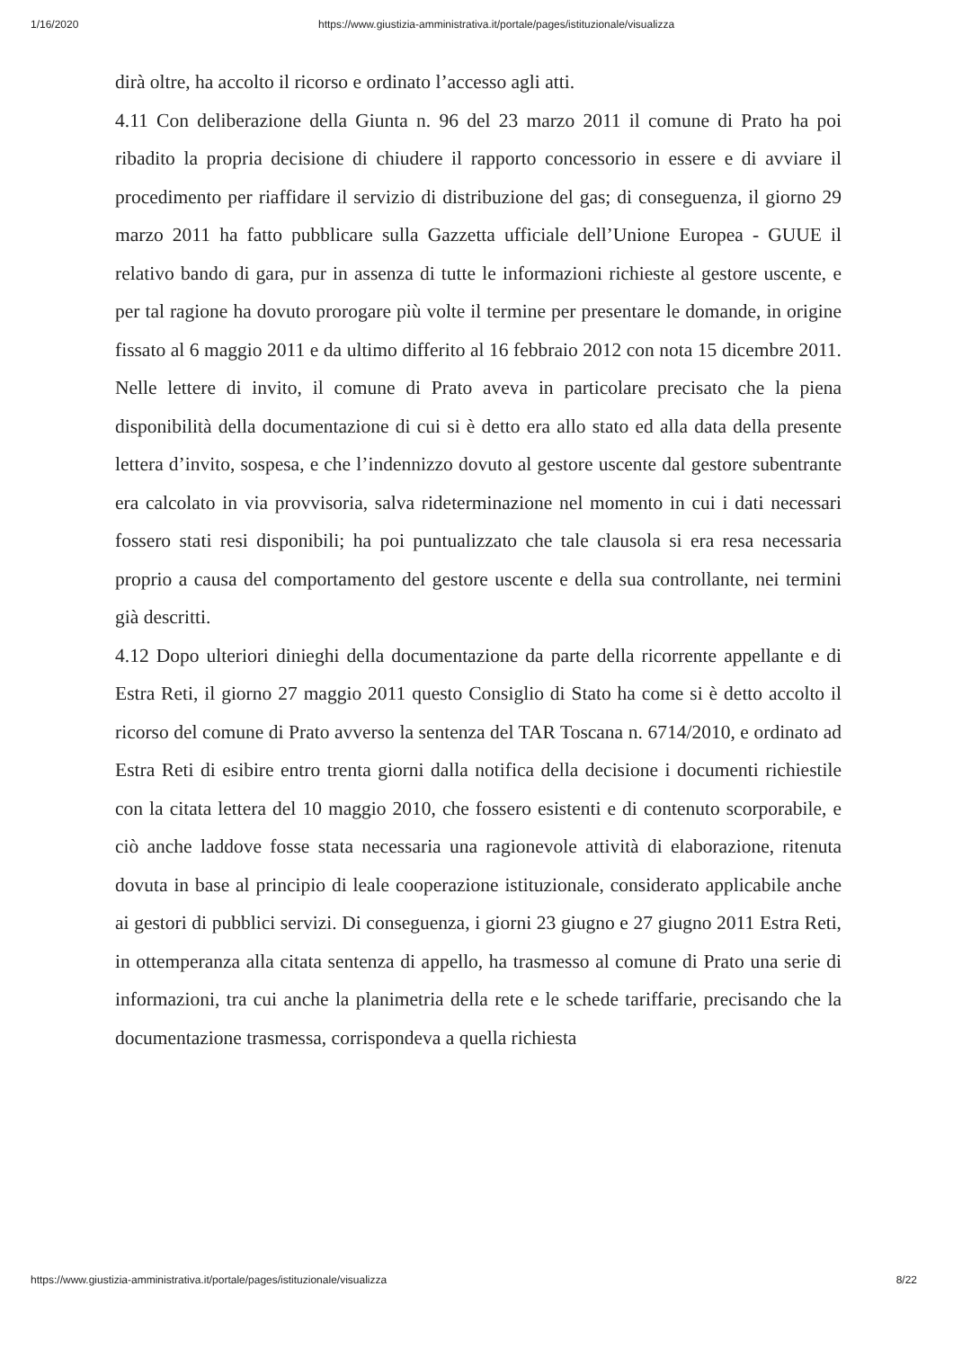1/16/2020 https://www.giustizia-amministrativa.it/portale/pages/istituzionale/visualizza
dirà oltre, ha accolto il ricorso e ordinato l’accesso agli atti.
4.11 Con deliberazione della Giunta n. 96 del 23 marzo 2011 il comune di Prato ha poi ribadito la propria decisione di chiudere il rapporto concessorio in essere e di avviare il procedimento per riaffidare il servizio di distribuzione del gas; di conseguenza, il giorno 29 marzo 2011 ha fatto pubblicare sulla Gazzetta ufficiale dell’Unione Europea - GUUE il relativo bando di gara, pur in assenza di tutte le informazioni richieste al gestore uscente, e per tal ragione ha dovuto prorogare più volte il termine per presentare le domande, in origine fissato al 6 maggio 2011 e da ultimo differito al 16 febbraio 2012 con nota 15 dicembre 2011. Nelle lettere di invito, il comune di Prato aveva in particolare precisato che la piena disponibilità della documentazione di cui si è detto era allo stato ed alla data della presente lettera d’invito, sospesa, e che l’indennizzo dovuto al gestore uscente dal gestore subentrante era calcolato in via provvisoria, salva rideterminazione nel momento in cui i dati necessari fossero stati resi disponibili; ha poi puntualizzato che tale clausola si era resa necessaria proprio a causa del comportamento del gestore uscente e della sua controllante, nei termini già descritti.
4.12 Dopo ulteriori dinieghi della documentazione da parte della ricorrente appellante e di Estra Reti, il giorno 27 maggio 2011 questo Consiglio di Stato ha come si è detto accolto il ricorso del comune di Prato avverso la sentenza del TAR Toscana n. 6714/2010, e ordinato ad Estra Reti di esibire entro trenta giorni dalla notifica della decisione i documenti richiestile con la citata lettera del 10 maggio 2010, che fossero esistenti e di contenuto scorporabile, e ciò anche laddove fosse stata necessaria una ragionevole attività di elaborazione, ritenuta dovuta in base al principio di leale cooperazione istituzionale, considerato applicabile anche ai gestori di pubblici servizi. Di conseguenza, i giorni 23 giugno e 27 giugno 2011 Estra Reti, in ottemperanza alla citata sentenza di appello, ha trasmesso al comune di Prato una serie di informazioni, tra cui anche la planimetria della rete e le schede tariffarie, precisando che la documentazione trasmessa, corrispondeva a quella richiesta
https://www.giustizia-amministrativa.it/portale/pages/istituzionale/visualizza 8/22